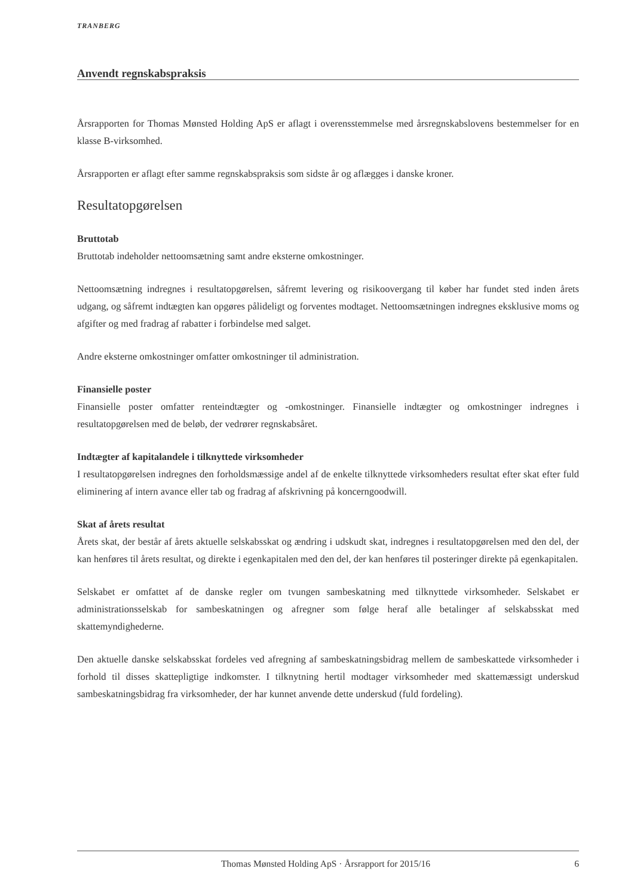TRANBERG
Anvendt regnskabspraksis
Årsrapporten for Thomas Mønsted Holding ApS er aflagt i overensstemmelse med årsregnskabslovens bestemmelser for en klasse B-virksomhed.
Årsrapporten er aflagt efter samme regnskabspraksis som sidste år og aflægges i danske kroner.
Resultatopgørelsen
Bruttotab
Bruttotab indeholder nettoomsætning samt andre eksterne omkostninger.
Nettoomsætning indregnes i resultatopgørelsen, såfremt levering og risikoovergang til køber har fundet sted inden årets udgang, og såfremt indtægten kan opgøres pålideligt og forventes modtaget. Nettoomsætningen indregnes eksklusive moms og afgifter og med fradrag af rabatter i forbindelse med salget.
Andre eksterne omkostninger omfatter omkostninger til administration.
Finansielle poster
Finansielle poster omfatter renteindtægter og -omkostninger. Finansielle indtægter og omkostninger indregnes i resultatopgørelsen med de beløb, der vedrører regnskabsåret.
Indtægter af kapitalandele i tilknyttede virksomheder
I resultatopgørelsen indregnes den forholdsmæssige andel af de enkelte tilknyttede virksomheders resultat efter skat efter fuld eliminering af intern avance eller tab og fradrag af afskrivning på koncerngoodwill.
Skat af årets resultat
Årets skat, der består af årets aktuelle selskabsskat og ændring i udskudt skat, indregnes i resultatopgørelsen med den del, der kan henføres til årets resultat, og direkte i egenkapitalen med den del, der kan henføres til posteringer direkte på egenkapitalen.
Selskabet er omfattet af de danske regler om tvungen sambeskatning med tilknyttede virksomheder. Selskabet er administrationsselskab for sambeskatningen og afregner som følge heraf alle betalinger af selskabsskat med skattemyndighederne.
Den aktuelle danske selskabsskat fordeles ved afregning af sambeskatningsbidrag mellem de sambeskattede virksomheder i forhold til disses skattepligtige indkomster. I tilknytning hertil modtager virksomheder med skattemæssigt underskud sambeskatningsbidrag fra virksomheder, der har kunnet anvende dette underskud (fuld fordeling).
Thomas Mønsted Holding ApS · Årsrapport for 2015/16 6